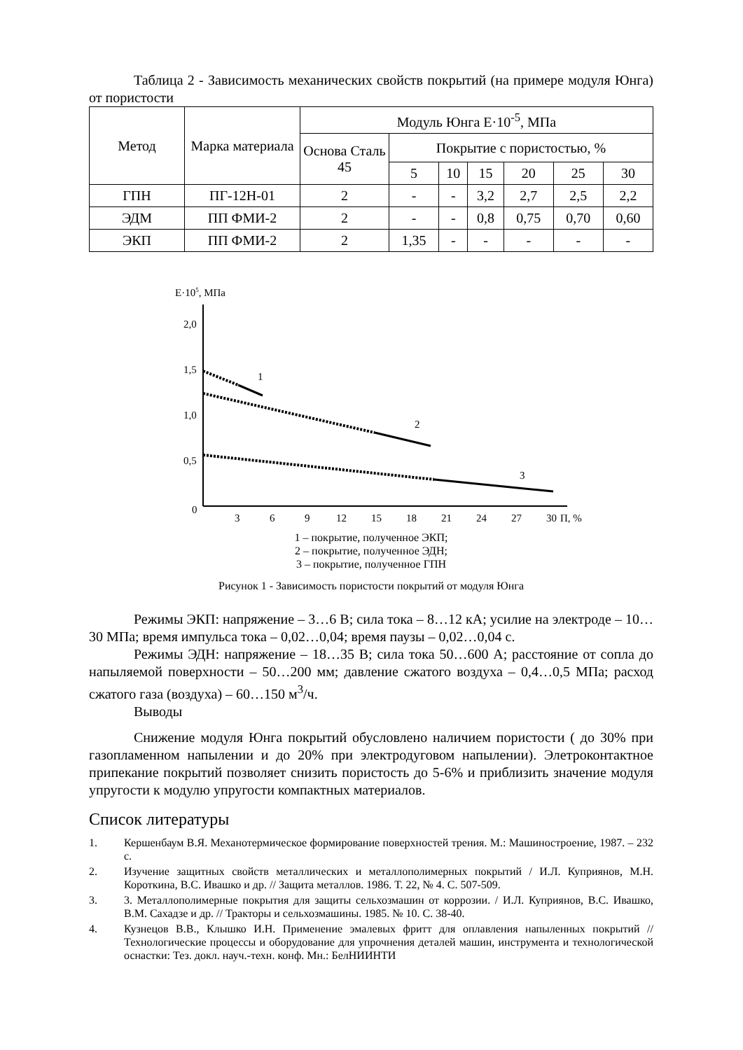Таблица 2 - Зависимость механических свойств покрытий (на примере модуля Юнга) от пористости
| Метод | Марка материала | Модуль Юнга Е·10<sup>-5</sup>, МПа | | | | | | |
| --- | --- | --- | --- | --- | --- | --- | --- | --- |
| | | Основа Сталь 45 | Покрытие с пористостью, % | | | | | |
| | | | 5 | 10 | 15 | 20 | 25 | 30 |
| ГПН | ПГ-12Н-01 | 2 | - | - | 3,2 | 2,7 | 2,5 | 2,2 |
| ЭДМ | ПП ФМИ-2 | 2 | - | - | 0,8 | 0,75 | 0,70 | 0,60 |
| ЭКП | ПП ФМИ-2 | 2 | 1,35 | - | - | - | - | - |
Е·105, МПа
2,0
1,5
1,0
0,5
0
3
6
9
12
15
18
21
24
27
30
П, %
1
2
3
1 – покрытие, полученное ЭКП;
2 – покрытие, полученное ЭДН;
3 – покрытие, полученное ГПН
Рисунок 1 - Зависимость пористости покрытий от модуля Юнга
Режимы ЭКП: напряжение – 3…6 В; сила тока – 8…12 кА; усилие на электроде – 10…30 МПа; время импульса тока – 0,02…0,04; время паузы – 0,02…0,04 с.
Режимы ЭДН: напряжение – 18…35 В; сила тока 50…600 А; расстояние от сопла до напыляемой поверхности – 50…200 мм; давление сжатого воздуха – 0,4…0,5 МПа; расход сжатого газа (воздуха) – 60…150 м<sup>3</sup>/ч.
Выводы
Снижение модуля Юнга покрытий обусловлено наличием пористости ( до 30% при газопламенном напылении и до 20% при электродуговом напылении). Элетроконтактное припекание покрытий позволяет снизить пористость до 5-6% и приблизить значение модуля упругости к модулю упругости компактных материалов.
Список литературы
1. Кершенбаум В.Я. Механотермическое формирование поверхностей трения. М.: Машиностроение, 1987. – 232 с.
2. Изучение защитных свойств металлических и металлополимерных покрытий / И.Л. Куприянов, М.Н. Короткина, В.С. Ивашко и др. // Защита металлов. 1986. Т. 22, № 4. С. 507-509.
3. 3. Металлополимерные покрытия для защиты сельхозмашин от коррозии. / И.Л. Куприянов, В.С. Ивашко, В.М. Сахадзе и др. // Тракторы и сельхозмашины. 1985. № 10. С. 38-40.
4. Кузнецов В.В., Клышко И.Н. Применение эмалевых фритт для оплавления напыленных покрытий // Технологические процессы и оборудование для упрочнения деталей машин, инструмента и технологической оснастки: Тез. докл. науч.-техн. конф. Мн.: БелНИИНТИ